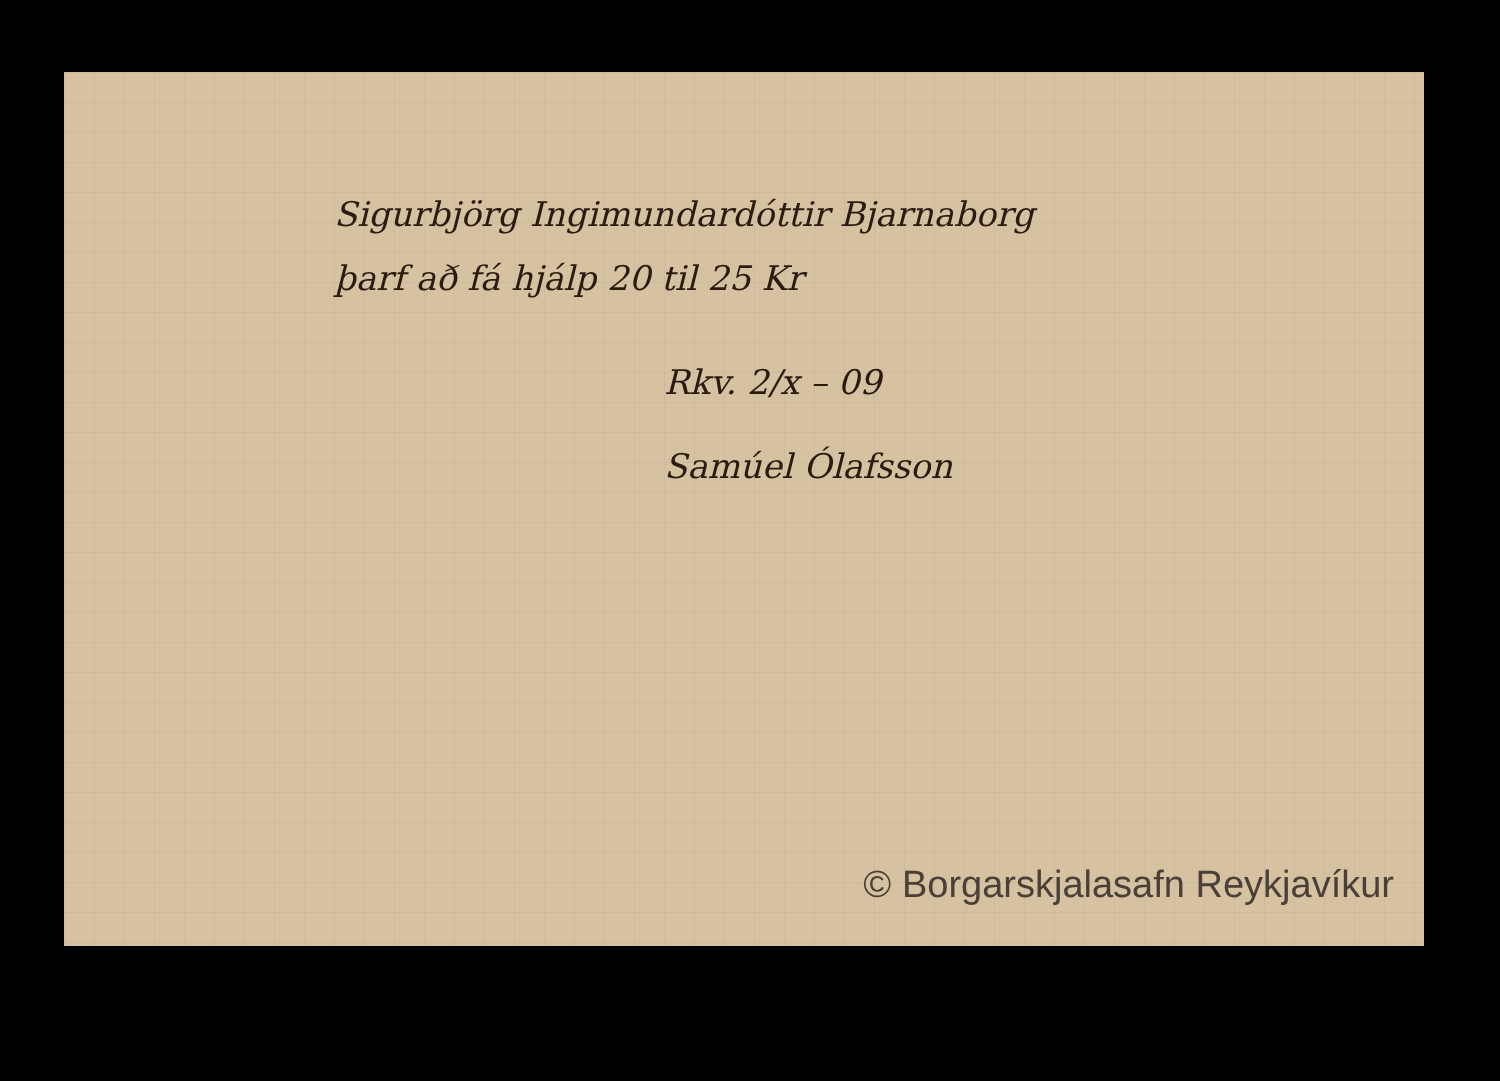Sigurbjörg Ingimundardóttir Bjarnaborg
þarf að fá hjálp 20 til 25 Kr
Rkv. 2/x – 09
Samúel Ólafsson
© Borgarskjalasafn Reykjavíkur